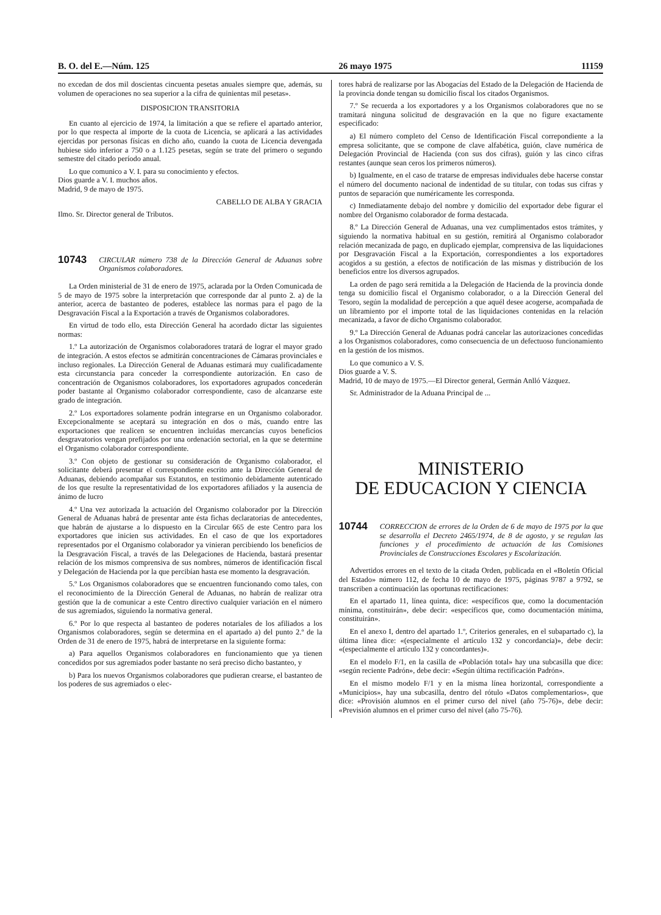B. O. del E.—Núm. 125 26 mayo 1975 11159
no excedan de dos mil doscientas cincuenta pesetas anuales siempre que, además, su volumen de operaciones no sea superior a la cifra de quinientas mil pesetas».
DISPOSICION TRANSITORIA
En cuanto al ejercicio de 1974, la limitación a que se refiere el apartado anterior, por lo que respecta al importe de la cuota de Licencia, se aplicará a las actividades ejercidas por personas físicas en dicho año, cuando la cuota de Licencia devengada hubiese sido inferior a 750 o a 1.125 pesetas, según se trate del primero o segundo semestre del citado período anual.
Lo que comunico a V. I. para su conocimiento y efectos.
Dios guarde a V. I. muchos años.
Madrid, 9 de mayo de 1975.
CABELLO DE ALBA Y GRACIA
Ilmo. Sr. Director general de Tributos.
10743 CIRCULAR número 738 de la Dirección General de Aduanas sobre Organismos colaboradores.
La Orden ministerial de 31 de enero de 1975, aclarada por la Orden Comunicada de 5 de mayo de 1975 sobre la interpretación que corresponde dar al punto 2. a) de la anterior, acerca de bastanteo de poderes, establece las normas para el pago de la Desgravación Fiscal a la Exportación a través de Organismos colaboradores.
En virtud de todo ello, esta Dirección General ha acordado dictar las siguientes normas:
1.º La autorización de Organismos colaboradores tratará de lograr el mayor grado de integración. A estos efectos se admitirán concentraciones de Cámaras provinciales e incluso regionales. La Dirección General de Aduanas estimará muy cualificadamente esta circunstancia para conceder la correspondiente autorización. En caso de concentración de Organismos colaboradores, los exportadores agrupados concederán poder bastante al Organismo colaborador correspondiente, caso de alcanzarse este grado de integración.
2.º Los exportadores solamente podrán integrarse en un Organismo colaborador. Excepcionalmente se aceptará su integración en dos o más, cuando entre las exportaciones que realicen se encuentren incluídas mercancías cuyos beneficios desgravatorios vengan prefijados por una ordenación sectorial, en la que se determine el Organismo colaborador correspondiente.
3.º Con objeto de gestionar su consideración de Organismo colaborador, el solicitante deberá presentar el correspondiente escrito ante la Dirección General de Aduanas, debiendo acompañar sus Estatutos, en testimonio debidamente autenticado de los que resulte la representatividad de los exportadores afiliados y la ausencia de ánimo de lucro
4.º Una vez autorizada la actuación del Organismo colaborador por la Dirección General de Aduanas habrá de presentar ante ésta fichas declaratorias de antecedentes, que habrán de ajustarse a lo dispuesto en la Circular 665 de este Centro para los exportadores que inicien sus actividades. En el caso de que los exportadores representados por el Organismo colaborador ya vinieran percibiendo los beneficios de la Desgravación Fiscal, a través de las Delegaciones de Hacienda, bastará presentar relación de los mismos comprensiva de sus nombres, números de identificación fiscal y Delegación de Hacienda por la que percibían hasta ese momento la desgravación.
5.º Los Organismos colaboradores que se encuentren funcionando como tales, con el reconocimiento de la Dirección General de Aduanas, no habrán de realizar otra gestión que la de comunicar a este Centro directivo cualquier variación en el número de sus agremiados, siguiendo la normativa general.
6.º Por lo que respecta al bastanteo de poderes notariales de los afiliados a los Organismos colaboradores, según se determina en el apartado a) del punto 2.º de la Orden de 31 de enero de 1975, habrá de interpretarse en la siguiente forma:
a) Para aquellos Organismos colaboradores en funcionamiento que ya tienen concedidos por sus agremiados poder bastante no será preciso dicho bastanteo, y
b) Para los nuevos Organismos colaboradores que pudieran crearse, el bastanteo de los poderes de sus agremiados o elec-
tores habrá de realizarse por las Abogacías del Estado de la Delegación de Hacienda de la provincia donde tengan su domicilio fiscal los citados Organismos.
7.º Se recuerda a los exportadores y a los Organismos colaboradores que no se tramitará ninguna solicitud de desgravación en la que no figure exactamente especificado:
a) El número completo del Censo de Identificación Fiscal correpondiente a la empresa solicitante, que se compone de clave alfabética, guión, clave numérica de Delegación Provincial de Hacienda (con sus dos cifras), guión y las cinco cifras restantes (aunque sean ceros los primeros números).
b) Igualmente, en el caso de tratarse de empresas individuales debe hacerse constar el número del documento nacional de indentidad de su titular, con todas sus cifras y puntos de separación que numéricamente les corresponda.
c) Inmediatamente debajo del nombre y domicilio del exportador debe figurar el nombre del Organismo colaborador de forma destacada.
8.º La Dirección General de Aduanas, una vez cumplimentados estos trámites, y siguiendo la normativa habitual en su gestión, remitirá al Organismo colaborador relación mecanizada de pago, en duplicado ejemplar, comprensiva de las liquidaciones por Desgravación Fiscal a la Exportación, correspondientes a los exportadores acogidos a su gestión, a efectos de notificación de las mismas y distribución de los beneficios entre los diversos agrupados.
La orden de pago será remitida a la Delegación de Hacienda de la provincia donde tenga su domicilio fiscal el Organismo colaborador, o a la Dirección General del Tesoro, según la modalidad de percepción a que aquél desee acogerse, acompañada de un libramiento por el importe total de las liquidaciones contenidas en la relación mecanizada, a favor de dicho Organismo colaborador.
9.º La Dirección General de Aduanas podrá cancelar las autorizaciones concedidas a los Organismos colaboradores, como consecuencia de un defectuoso funcionamiento en la gestión de los mismos.
Lo que comunico a V. S.
Dios guarde a V. S.
Madrid, 10 de mayo de 1975.—El Director general, Germán Anlló Vázquez.
Sr. Administrador de la Aduana Principal de ...
MINISTERIO
DE EDUCACION Y CIENCIA
10744 CORRECCION de errores de la Orden de 6 de mayo de 1975 por la que se desarrolla el Decreto 2465/1974, de 8 de agosto, y se regulan las funciones y el procedimiento de actuación de las Comisiones Provinciales de Construcciones Escolares y Escolarización.
Advertidos errores en el texto de la citada Orden, publicada en el «Boletín Oficial del Estado» número 112, de fecha 10 de mayo de 1975, páginas 9787 a 9792, se transcriben a continuación las oportunas rectificaciones:
En el apartado 11, línea quinta, dice: «específicos que, como la documentación mínima, constituirán», debe decir: «específicos que, como documentación mínima, constituirán».
En el anexo I, dentro del apartado 1.º, Criterios generales, en el subapartado c), la última línea dice: «(especialmente el artículo 132 y concordancia)», debe decir: «(especialmente el artículo 132 y concordantes)».
En el modelo F/1, en la casilla de «Población total» hay una subcasilla que dice: «según reciente Padrón», debe decir: «Según última rectificación Padrón».
En el mismo modelo F/1 y en la misma línea horizontal, correspondiente a «Municipios», hay una subcasilla, dentro del rótulo «Datos complementarios», que dice: «Provisión alumnos en el primer curso del nivel (año 75-76)», debe decir: «Previsión alumnos en el primer curso del nivel (año 75-76).